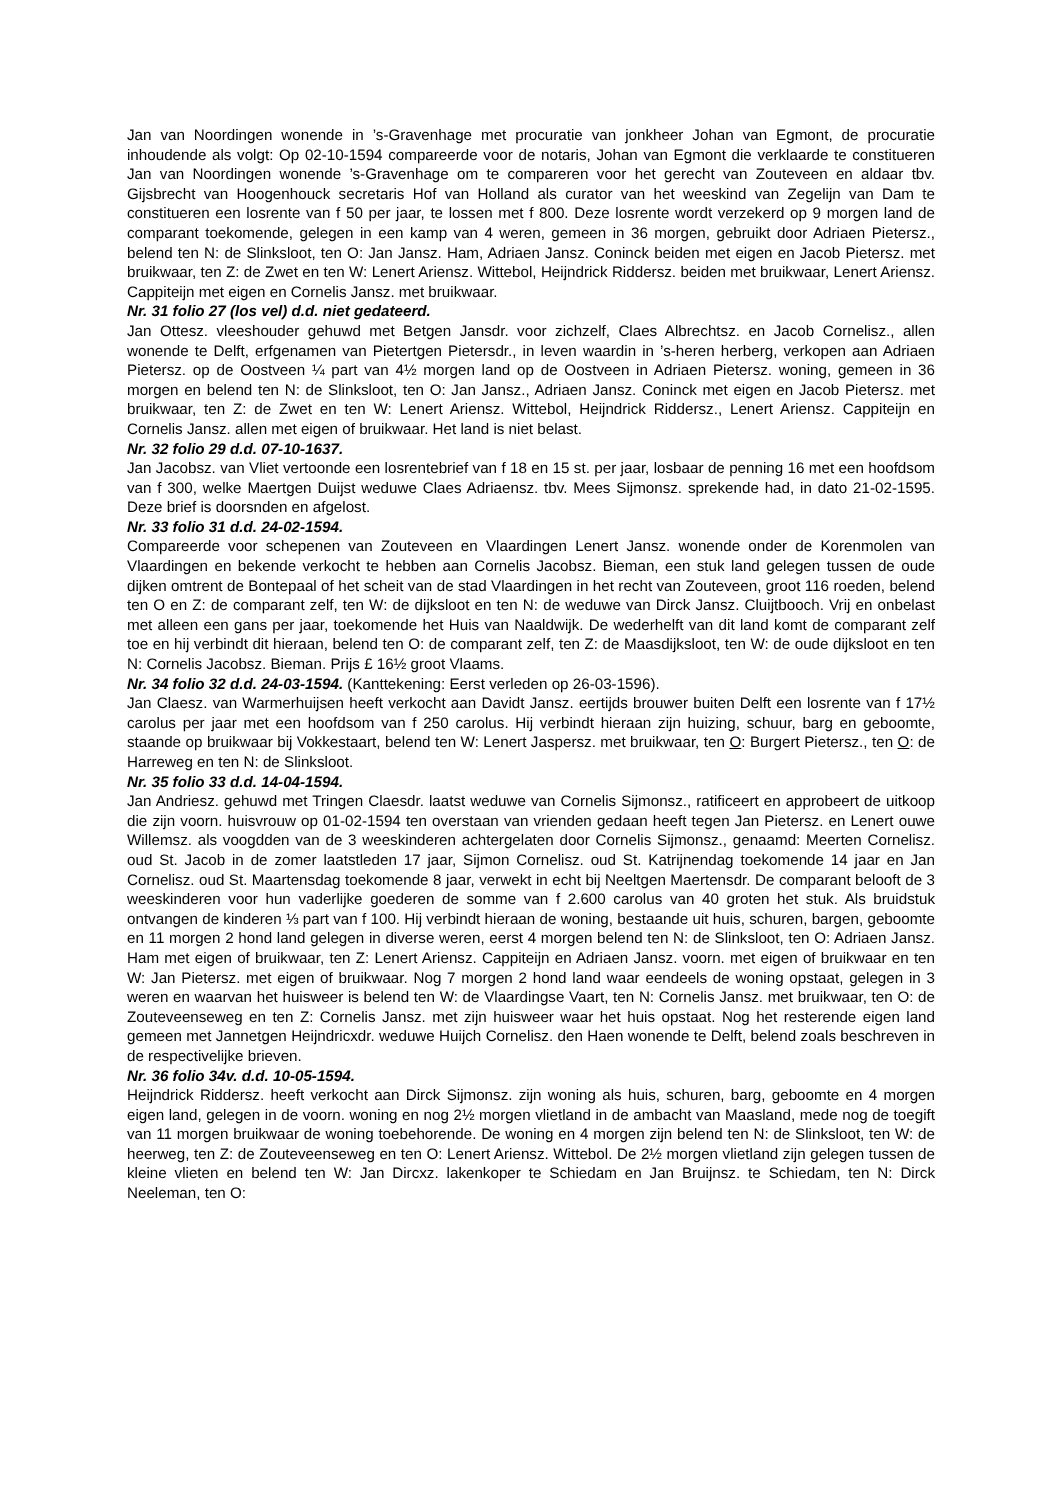Jan van Noordingen wonende in ’s-Gravenhage met procuratie van jonkheer Johan van Egmont, de procuratie inhoudende als volgt: Op 02-10-1594 compareerde voor de notaris, Johan van Egmont die verklaarde te constitueren Jan van Noordingen wonende ’s-Gravenhage om te compareren voor het gerecht van Zouteveen en aldaar tbv. Gijsbrecht van Hoogenhouck secretaris Hof van Holland als curator van het weeskind van Zegelijn van Dam te constitueren een losrente van f 50 per jaar, te lossen met f 800. Deze losrente wordt verzekerd op 9 morgen land de comparant toekomende, gelegen in een kamp van 4 weren, gemeen in 36 morgen, gebruikt door Adriaen Pietersz., belend ten N: de Slinksloot, ten O: Jan Jansz. Ham, Adriaen Jansz. Coninck beiden met eigen en Jacob Pietersz. met bruikwaar, ten Z: de Zwet en ten W: Lenert Ariensz. Wittebol, Heijndrick Riddersz. beiden met bruikwaar, Lenert Ariensz. Cappiteijn met eigen en Cornelis Jansz. met bruikwaar.
Nr. 31 folio 27 (los vel) d.d. niet gedateerd.
Jan Ottesz. vleeshouder gehuwd met Betgen Jansdr. voor zichzelf, Claes Albrechtsz. en Jacob Cornelisz., allen wonende te Delft, erfgenamen van Pietertgen Pietersdr., in leven waardin in ’s-heren herberg, verkopen aan Adriaen Pietersz. op de Oostveen ¼ part van 4½ morgen land op de Oostveen in Adriaen Pietersz. woning, gemeen in 36 morgen en belend ten N: de Slinksloot, ten O: Jan Jansz., Adriaen Jansz. Coninck met eigen en Jacob Pietersz. met bruikwaar, ten Z: de Zwet en ten W: Lenert Ariensz. Wittebol, Heijndrick Riddersz., Lenert Ariensz. Cappiteijn en Cornelis Jansz. allen met eigen of bruikwaar. Het land is niet belast.
Nr. 32 folio 29 d.d. 07-10-1637.
Jan Jacobsz. van Vliet vertoonde een losrentebrief van f 18 en 15 st. per jaar, losbaar de penning 16 met een hoofdsom van f 300, welke Maertgen Duijst weduwe Claes Adriaensz. tbv. Mees Sijmonsz. sprekende had, in dato 21-02-1595. Deze brief is doorsnden en afgelost.
Nr. 33 folio 31 d.d. 24-02-1594.
Compareerde voor schepenen van Zouteveen en Vlaardingen Lenert Jansz. wonende onder de Korenmolen van Vlaardingen en bekende verkocht te hebben aan Cornelis Jacobsz. Bieman, een stuk land gelegen tussen de oude dijken omtrent de Bontepaal of het scheit van de stad Vlaardingen in het recht van Zouteveen, groot 116 roeden, belend ten O en Z: de comparant zelf, ten W: de dijksloot en ten N: de weduwe van Dirck Jansz. Cluijtbooch. Vrij en onbelast met alleen een gans per jaar, toekomende het Huis van Naaldwijk. De wederhelft van dit land komt de comparant zelf toe en hij verbindt dit hieraan, belend ten O: de comparant zelf, ten Z: de Maasdijksloot, ten W: de oude dijksloot en ten N: Cornelis Jacobsz. Bieman. Prijs £ 16½ groot Vlaams.
Nr. 34 folio 32 d.d. 24-03-1594. (Kanttekening: Eerst verleden op 26-03-1596).
Jan Claesz. van Warmerhuijsen heeft verkocht aan Davidt Jansz. eertijds brouwer buiten Delft een losrente van f 17½ carolus per jaar met een hoofdsom van f 250 carolus. Hij verbindt hieraan zijn huizing, schuur, barg en geboomte, staande op bruikwaar bij Vokkestaart, belend ten W: Lenert Jaspersz. met bruikwaar, ten O: Burgert Pietersz., ten O: de Harreweg en ten N: de Slinksloot.
Nr. 35 folio 33 d.d. 14-04-1594.
Jan Andriesz. gehuwd met Tringen Claesdr. laatst weduwe van Cornelis Sijmonsz., ratificeert en approbeert de uitkoop die zijn voorn. huisvrouw op 01-02-1594 ten overstaan van vrienden gedaan heeft tegen Jan Pietersz. en Lenert ouwe Willemsz. als voogdden van de 3 weeskinderen achtergelaten door Cornelis Sijmonsz., genaamd: Meerten Cornelisz. oud St. Jacob in de zomer laatstleden 17 jaar, Sijmon Cornelisz. oud St. Katrijnendag toekomende 14 jaar en Jan Cornelisz. oud St. Maartensdag toekomende 8 jaar, verwekt in echt bij Neeltgen Maertensdr. De comparant belooft de 3 weeskinderen voor hun vaderlijke goederen de somme van f 2.600 carolus van 40 groten het stuk. Als bruidstuk ontvangen de kinderen ⅓ part van f 100. Hij verbindt hieraan de woning, bestaande uit huis, schuren, bargen, geboomte en 11 morgen 2 hond land gelegen in diverse weren, eerst 4 morgen belend ten N: de Slinksloot, ten O: Adriaen Jansz. Ham met eigen of bruikwaar, ten Z: Lenert Ariensz. Cappiteijn en Adriaen Jansz. voorn. met eigen of bruikwaar en ten W: Jan Pietersz. met eigen of bruikwaar. Nog 7 morgen 2 hond land waar eendeels de woning opstaat, gelegen in 3 weren en waarvan het huisweer is belend ten W: de Vlaardingse Vaart, ten N: Cornelis Jansz. met bruikwaar, ten O: de Zouteveenseweg en ten Z: Cornelis Jansz. met zijn huisweer waar het huis opstaat. Nog het resterende eigen land gemeen met Jannetgen Heijndricxdr. weduwe Huijch Cornelisz. den Haen wonende te Delft, belend zoals beschreven in de respectivelijke brieven.
Nr. 36 folio 34v. d.d. 10-05-1594.
Heijndrick Riddersz. heeft verkocht aan Dirck Sijmonsz. zijn woning als huis, schuren, barg, geboomte en 4 morgen eigen land, gelegen in de voorn. woning en nog 2½ morgen vlietland in de ambacht van Maasland, mede nog de toegift van 11 morgen bruikwaar de woning toebehorende. De woning en 4 morgen zijn belend ten N: de Slinksloot, ten W: de heerweg, ten Z: de Zouteveenseweg en ten O: Lenert Ariensz. Wittebol. De 2½ morgen vlietland zijn gelegen tussen de kleine vlieten en belend ten W: Jan Dircxz. lakenkoper te Schiedam en Jan Bruijnsz. te Schiedam, ten N: Dirck Neeleman, ten O: